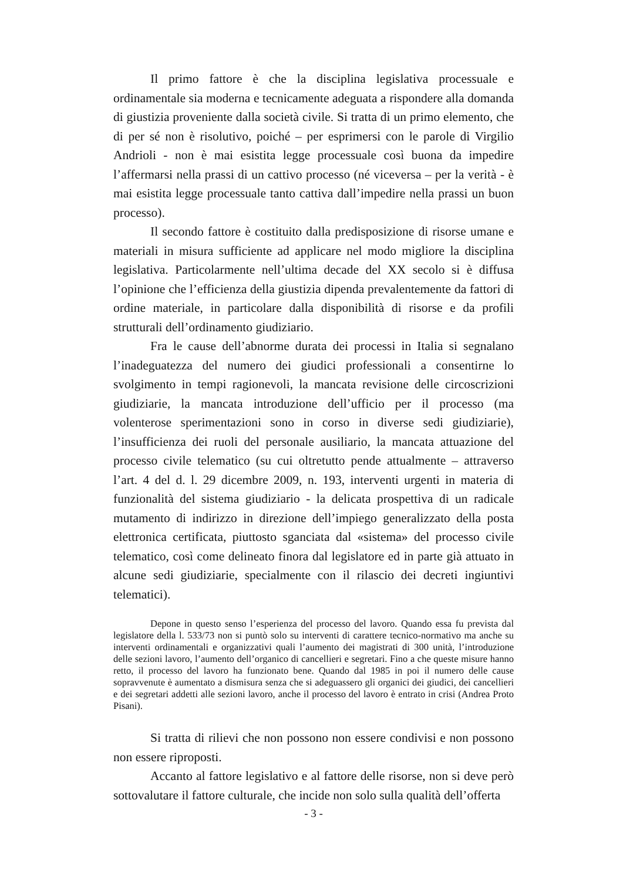Il primo fattore è che la disciplina legislativa processuale e ordinamentale sia moderna e tecnicamente adeguata a rispondere alla domanda di giustizia proveniente dalla società civile. Si tratta di un primo elemento, che di per sé non è risolutivo, poiché – per esprimersi con le parole di Virgilio Andrioli - non è mai esistita legge processuale così buona da impedire l’affermarsi nella prassi di un cattivo processo (né viceversa – per la verità - è mai esistita legge processuale tanto cattiva dall’impedire nella prassi un buon processo).
Il secondo fattore è costituito dalla predisposizione di risorse umane e materiali in misura sufficiente ad applicare nel modo migliore la disciplina legislativa. Particolarmente nell’ultima decade del XX secolo si è diffusa l’opinione che l’efficienza della giustizia dipenda prevalentemente da fattori di ordine materiale, in particolare dalla disponibilità di risorse e da profili strutturali dell’ordinamento giudiziario.
Fra le cause dell’abnorme durata dei processi in Italia si segnalano l’inadeguatezza del numero dei giudici professionali a consentirne lo svolgimento in tempi ragionevoli, la mancata revisione delle circoscrizioni giudiziarie, la mancata introduzione dell’ufficio per il processo (ma volenterose sperimentazioni sono in corso in diverse sedi giudiziarie), l’insufficienza dei ruoli del personale ausiliario, la mancata attuazione del processo civile telematico (su cui oltretutto pende attualmente – attraverso l’art. 4 del d. l. 29 dicembre 2009, n. 193, interventi urgenti in materia di funzionalità del sistema giudiziario - la delicata prospettiva di un radicale mutamento di indirizzo in direzione dell’impiego generalizzato della posta elettronica certificata, piuttosto sganciata dal «sistema» del processo civile telematico, così come delineato finora dal legislatore ed in parte già attuato in alcune sedi giudiziarie, specialmente con il rilascio dei decreti ingiuntivi telematici).
Depone in questo senso l’esperienza del processo del lavoro. Quando essa fu prevista dal legislatore della l. 533/73 non si puntò solo su interventi di carattere tecnico-normativo ma anche su interventi ordinamentali e organizzativi quali l’aumento dei magistrati di 300 unità, l’introduzione delle sezioni lavoro, l’aumento dell’organico di cancellieri e segretari. Fino a che queste misure hanno retto, il processo del lavoro ha funzionato bene. Quando dal 1985 in poi il numero delle cause sopravvenute è aumentato a dismisura senza che si adeguassero gli organici dei giudici, dei cancellieri e dei segretari addetti alle sezioni lavoro, anche il processo del lavoro è entrato in crisi (Andrea Proto Pisani).
Si tratta di rilievi che non possono non essere condivisi e non possono non essere riproposti.
Accanto al fattore legislativo e al fattore delle risorse, non si deve però sottovalutare il fattore culturale, che incide non solo sulla qualità dell’offerta
- 3 -